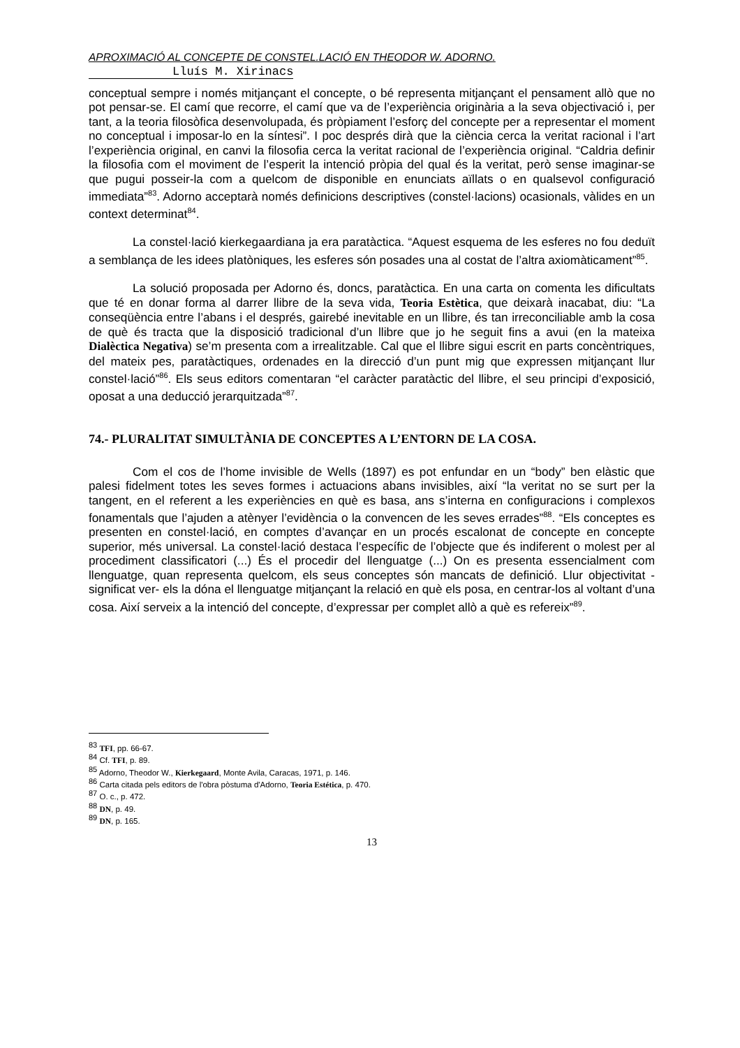APROXIMACIÓ AL CONCEPTE DE CONSTEL.LACIÓ EN THEODOR W. ADORNO.
Lluís M. Xirinacs
conceptual sempre i només mitjançant el concepte, o bé representa mitjançant el pensament allò que no pot pensar-se. El camí que recorre, el camí que va de l’experiència originària a la seva objectivació i, per tant, a la teoria filosòfica desenvolupada, és pròpiament l’esforç del concepte per a representar el moment no conceptual i imposar-lo en la síntesi”. I poc després dirà que la ciència cerca la veritat racional i l’art l’experiència original, en canvi la filosofia cerca la veritat racional de l’experiència original. “Caldria definir la filosofia com el moviment de l’esperit la intenció pròpia del qual és la veritat, però sense imaginar-se que pugui posseir-la com a quelcom de disponible en enunciats aïllats o en qualsevol configuració immediata”<sup>83</sup>. Adorno acceptarà només definicions descriptives (constel·lacions) ocasionals, vàlides en un context determinat<sup>84</sup>.
La constel·lació kierkegaardiana ja era paratàctica. “Aquest esquema de les esferes no fou deduït a semblança de les idees platòniques, les esferes són posades una al costat de l’altra axiomàticament”<sup>85</sup>.
La solució proposada per Adorno és, doncs, paratàctica. En una carta on comenta les dificultats que té en donar forma al darrer llibre de la seva vida, Teoria Estètica, que deixarà inacabat, diu: “La conseqüència entre l’abans i el després, gairebé inevitable en un llibre, és tan irreconciliable amb la cosa de què és tracta que la disposició tradicional d’un llibre que jo he seguit fins a avui (en la mateixa Dialèctica Negativa) se’m presenta com a irrealitzable. Cal que el llibre sigui escrit en parts concèntriques, del mateix pes, paratàctiques, ordenades en la direcció d’un punt mig que expressen mitjançant llur constel·lació”<sup>86</sup>. Els seus editors comentaran “el caràcter paratàctic del llibre, el seu principi d’exposició, oposat a una deducció jerarquitzada”<sup>87</sup>.
74.- PLURALITAT SIMULTÀNIA DE CONCEPTES A L’ENTORN DE LA COSA.
Com el cos de l’home invisible de Wells (1897) es pot enfundar en un “body” ben elàstic que palesi fidelment totes les seves formes i actuacions abans invisibles, així “la veritat no se surt per la tangent, en el referent a les experiències en què es basa, ans s’interna en configuracions i complexos fonamentals que l’ajuden a atènyer l’evidència o la convencen de les seves errades”<sup>88</sup>. “Els conceptes es presenten en constel·lació, en comptes d’avançar en un procés escalonat de concepte en concepte superior, més universal. La constel·lació destaca l’específic de l’objecte que és indiferent o molest per al procediment classificatori (...) És el procedir del llenguatge (...) On es presenta essencialment com llenguatge, quan representa quelcom, els seus conceptes són mancats de definició. Llur objectivitat -significat ver- els la dóna el llenguatge mitjançant la relació en què els posa, en centrar-los al voltant d’una cosa. Així serveix a la intenció del concepte, d’expressar per complet allò a què es refereix”<sup>89</sup>.
<sup>83</sup> TFI, pp. 66-67.
<sup>84</sup> Cf. TFI, p. 89.
<sup>85</sup> Adorno, Theodor W., Kierkegaard, Monte Avila, Caracas, 1971, p. 146.
<sup>86</sup> Carta citada pels editors de l'obra pòstuma d'Adorno, Teoria Estética, p. 470.
<sup>87</sup> O. c., p. 472.
<sup>88</sup> DN, p. 49.
<sup>89</sup> DN, p. 165.
13